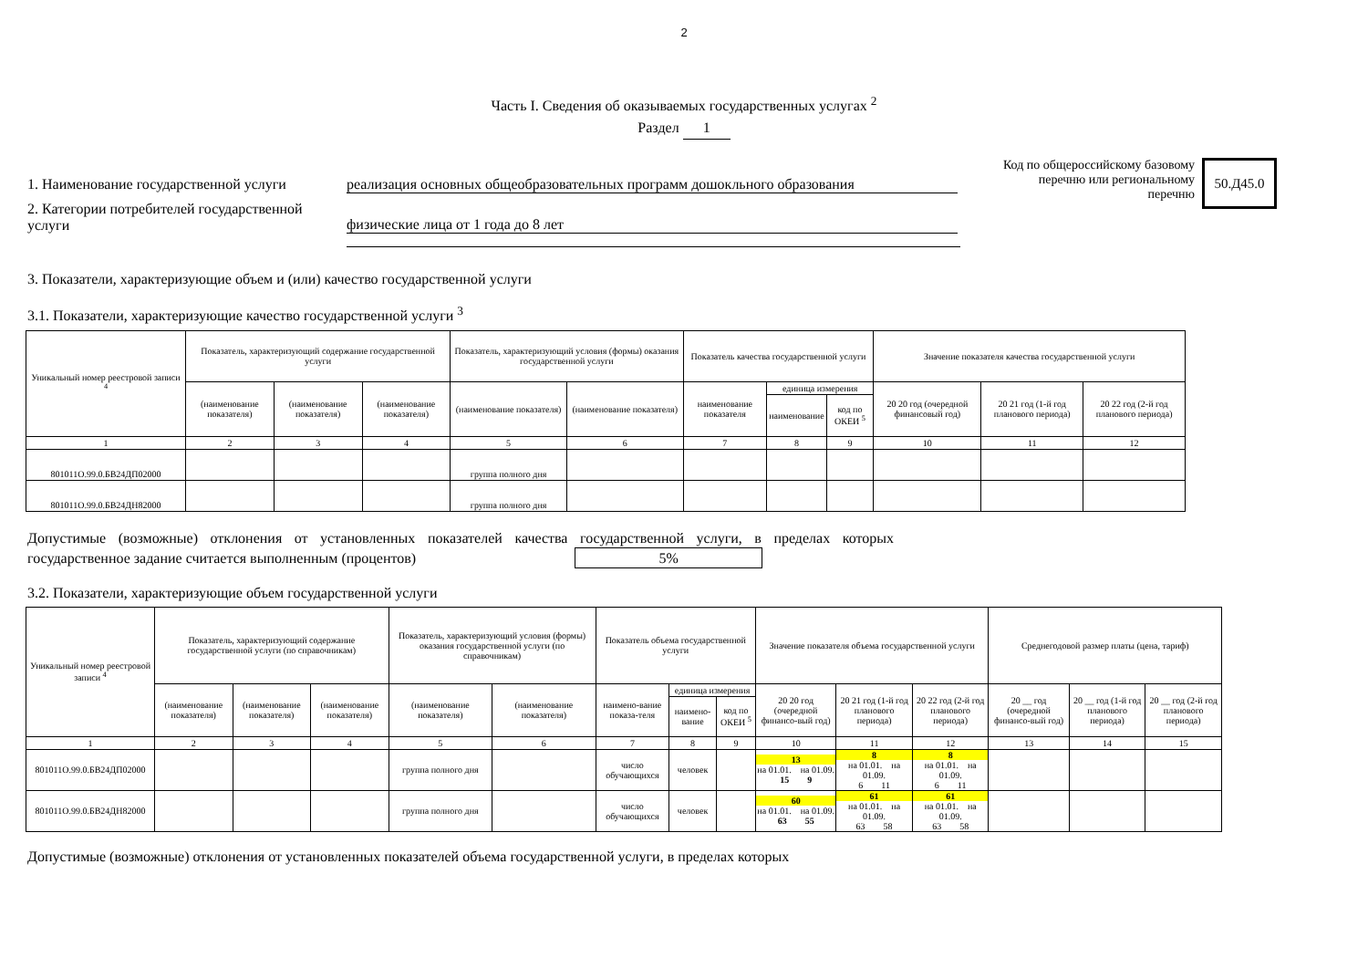2
Часть I. Сведения об оказываемых государственных услугах <sup>2</sup>
Раздел 1
1. Наименование государственной услуги
реализация основных общеобразовательных программ дошокльного образования
2. Категории потребителей государственной услуги
физические лица от 1 года до 8 лет
Код по общероссийскому базовому перечню или региональному перечню
50.Д45.0
3. Показатели, характеризующие объем и (или) качество государственной услуги
3.1. Показатели, характеризующие качество государственной услуги <sup>3</sup>
| Уникальный номер реестровой записи <sup>4</sup> | Показатель, характеризующий содержание государственной услуги | | | Показатель, характеризующий условия (формы) оказания государственной услуги | | Показатель качества государственной услуги | | | Значение показателя качества государственной услуги | | |
| --- | --- | --- | --- | --- | --- | --- | --- | --- | --- | --- | --- |
| | (наименование показателя) | (наименование показателя) | (наименование показателя) | (наименование показателя) | (наименование показателя) | наименование показателя | единица измерения | | 20 20 год (очередной финансовый год) | 20 21 год (1-й год планового периода) | 20 22 год (2-й год планового периода) |
| | | | | | | | наименование | код по ОКЕИ <sup>5</sup> | | | |
| 1 | 2 | 3 | 4 | 5 | 6 | 7 | 8 | 9 | 10 | 11 | 12 |
| 801011О.99.0.БВ24ДП02000 | | | | группа полного дня | | | | | | | |
| 801011О.99.0.БВ24ДН82000 | | | | группа полного дня | | | | | | | |
Допустимые (возможные) отклонения от установленных показателей качества государственной услуги, в пределах которых государственное задание считается выполненным (процентов) 5%
3.2. Показатели, характеризующие объем государственной услуги
| Уникальный номер реестровой записи <sup>4</sup> | Показатель, характеризующий содержание государственной услуги (по справочникам) | | | Показатель, характеризующий условия (формы) оказания государственной услуги (по справочникам) | | Показатель объема государственной услуги | | | Значение показателя объема государственной услуги | | | Среднегодовой размер платы (цена, тариф) | | |
| --- | --- | --- | --- | --- | --- | --- | --- | --- | --- | --- | --- | --- | --- | --- |
| | (наименование показателя) | (наименование показателя) | (наименование показателя) | (наименование показателя) | (наименование показателя) | наимено-вание показа-теля | единица измерения | | 20 20 год (очередной финансо-вый год) | 20 21 год (1-й год планового периода) | 20 22 год (2-й год планового периода) | 20 __ год (очередной финансо-вый год) | 20 __ год (1-й год планового периода) | 20 __ год (2-й год планового периода) |
| | | | | | | | наимено-вание | код по ОКЕИ <sup>5</sup> | | | | | | |
| 1 | 2 | 3 | 4 | 5 | 6 | 7 | 8 | 9 | 10 | 11 | 12 | 13 | 14 | 15 |
| 801011О.99.0.БВ24ДП02000 | | | | группа полного дня | | число обучающихся | человек | | 13 на 01.01. на 01.09. 15 9 | 8 на 01.01. на 01.09. 6 11 | 8 на 01.01. на 01.09. 6 11 | | | |
| 801011О.99.0.БВ24ДН82000 | | | | группа полного дня | | число обучающихся | человек | | 60 на 01.01. на 01.09. 63 55 | 61 на 01.01. на 01.09. 63 58 | 61 на 01.01. на 01.09. 63 58 | | | |
Допустимые (возможные) отклонения от установленных показателей объема государственной услуги, в пределах которых